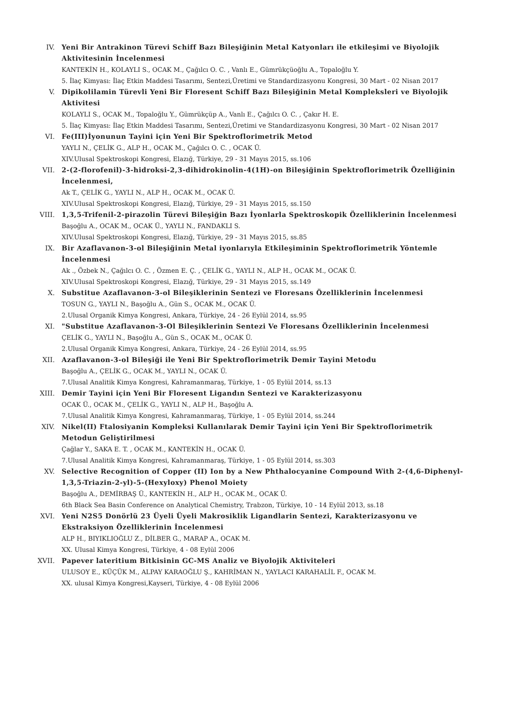IV. Yeni Bir Antrakinon Türevi Schiff Bazı Bileşiğinin Metal Katyonları ile etkileşimi ve Biyolojik Aktivitesinin İncelenmesi
KANTEKİN H., KOLAYLI S., OCAK M., Çağılcı O. C. , Vanlı E., Gümrükçüoğlu A., Topaloğlu Y.
5. İlaç Kimyası: İlaç Etkin Maddesi Tasarımı, Sentezi,Üretimi ve Standardizasyonu Kongresi, 30 Mart - 02 Nisan 2017
V. Dipikolilamin Türevli Yeni Bir Floresent Schiff Bazı Bileşiğinin Metal Kompleksleri ve Biyolojik Aktivitesi
KOLAYLI S., OCAK M., Topaloğlu Y., Gümrükçüp A., Vanlı E., Çağılcı O. C. , Çakır H. E.
5. İlaç Kimyası: İlaç Etkin Maddesi Tasarımı, Sentezi,Üretimi ve Standardizasyonu Kongresi, 30 Mart - 02 Nisan 2017
VI. Fe(III)İyonunun Tayini için Yeni Bir Spektroflorimetrik Metod
YAYLI N., ÇELİK G., ALP H., OCAK M., Çağılcı O. C. , OCAK Ü.
XIV.Ulusal Spektroskopi Kongresi, Elazığ, Türkiye, 29 - 31 Mayıs 2015, ss.106
VII. 2-(2-florofenil)-3-hidroksi-2,3-dihidrokinolin-4(1H)-on Bileşiğinin Spektroflorimetrik Özelliğinin İncelenmesi,
Ak T., ÇELİK G., YAYLI N., ALP H., OCAK M., OCAK Ü.
XIV.Ulusal Spektroskopi Kongresi, Elazığ, Türkiye, 29 - 31 Mayıs 2015, ss.150
VIII. 1,3,5-Trifenil-2-pirazolin Türevi Bileşiğin Bazı İyonlarla Spektroskopik Özelliklerinin İncelenmesi
Başoğlu A., OCAK M., OCAK Ü., YAYLI N., FANDAKLI S.
XIV.Ulusal Spektroskopi Kongresi, Elazığ, Türkiye, 29 - 31 Mayıs 2015, ss.85
IX. Bir Azaflavanon-3-ol Bileşiğinin Metal iyonlarıyla Etkileşiminin Spektroflorimetrik Yöntemle İncelenmesi
Ak ., Özbek N., Çağılcı O. C. , Özmen E. Ç. , ÇELİK G., YAYLI N., ALP H., OCAK M., OCAK Ü.
XIV.Ulusal Spektroskopi Kongresi, Elazığ, Türkiye, 29 - 31 Mayıs 2015, ss.149
X. Substitue Azaflavanon-3-ol Bileşiklerinin Sentezi ve Floresans Özelliklerinin İncelenmesi
TOSUN G., YAYLI N., Başoğlu A., Gün S., OCAK M., OCAK Ü.
2.Ulusal Organik Kimya Kongresi, Ankara, Türkiye, 24 - 26 Eylül 2014, ss.95
XI. "Substitue Azaflavanon-3-Ol Bileşiklerinin Sentezi Ve Floresans Özelliklerinin İncelenmesi
ÇELİK G., YAYLI N., Başoğlu A., Gün S., OCAK M., OCAK Ü.
2.Ulusal Organik Kimya Kongresi, Ankara, Türkiye, 24 - 26 Eylül 2014, ss.95
XII. Azaflavanon-3-ol Bileşiği ile Yeni Bir Spektroflorimetrik Demir Tayini Metodu
Başoğlu A., ÇELİK G., OCAK M., YAYLI N., OCAK Ü.
7.Ulusal Analitik Kimya Kongresi, Kahramanmaraş, Türkiye, 1 - 05 Eylül 2014, ss.13
XIII. Demir Tayini için Yeni Bir Floresent Ligandın Sentezi ve Karakterizasyonu
OCAK Ü., OCAK M., ÇELİK G., YAYLI N., ALP H., Başoğlu A.
7.Ulusal Analitik Kimya Kongresi, Kahramanmaraş, Türkiye, 1 - 05 Eylül 2014, ss.244
XIV. Nikel(II) Ftalosiyanin Kompleksi Kullanılarak Demir Tayini için Yeni Bir Spektroflorimetrik Metodun Geliştirilmesi
Çağlar Y., SAKA E. T. , OCAK M., KANTEKİN H., OCAK Ü.
7.Ulusal Analitik Kimya Kongresi, Kahramanmaraş, Türkiye, 1 - 05 Eylül 2014, ss.303
XV. Selective Recognition of Copper (II) Ion by a New Phthalocyanine Compound With 2-(4,6-Diphenyl-1,3,5-Triazin-2-yl)-5-(Hexyloxy) Phenol Moiety
Başoğlu A., DEMİRBAŞ Ü., KANTEKİN H., ALP H., OCAK M., OCAK Ü.
6th Black Sea Basin Conference on Analytical Chemistry, Trabzon, Türkiye, 10 - 14 Eylül 2013, ss.18
XVI. Yeni N2S5 Donörlü 23 Üyeli Üyeli Makrosiklik Ligandlarin Sentezi, Karakterizasyonu ve Ekstraksiyon Özelliklerinin İncelenmesi
ALP H., BIYIKLIOĞLU Z., DİLBER G., MARAP A., OCAK M.
XX. Ulusal Kimya Kongresi, Türkiye, 4 - 08 Eylül 2006
XVII. Papever lateritium Bitkisinin GC-MS Analiz ve Biyolojik Aktiviteleri
ULUSOY E., KÜÇÜK M., ALPAY KARAOĞLU Ş., KAHRİMAN N., YAYLACI KARAHALİL F., OCAK M.
XX. ulusal Kimya Kongresi,Kayseri, Türkiye, 4 - 08 Eylül 2006